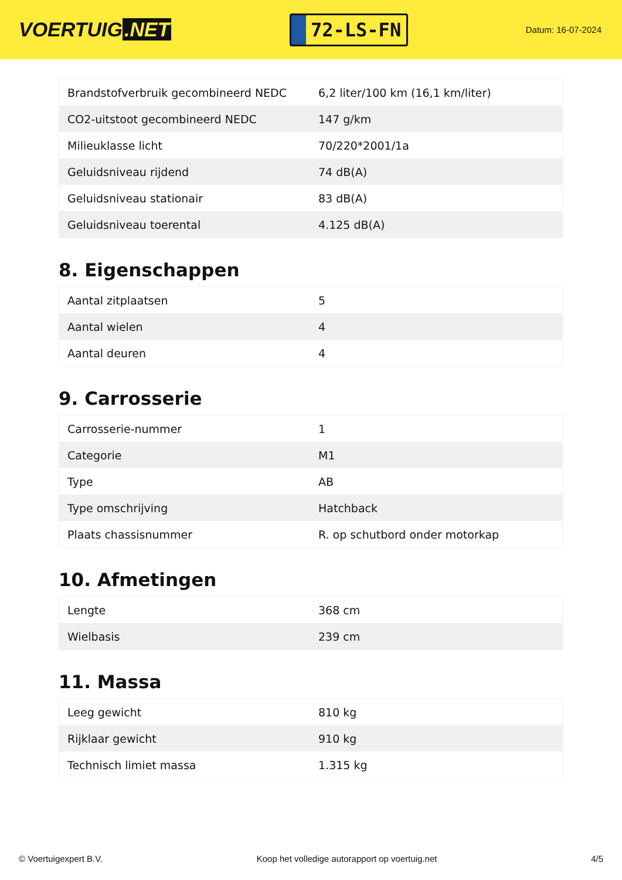VOERTUIG.NET
72-LS-FN
Datum: 16-07-2024
| Brandstofverbruik gecombineerd NEDC | 6,2 liter/100 km (16,1 km/liter) |
| CO2-uitstoot gecombineerd NEDC | 147 g/km |
| Milieuklasse licht | 70/220*2001/1a |
| Geluidsniveau rijdend | 74 dB(A) |
| Geluidsniveau stationair | 83 dB(A) |
| Geluidsniveau toerental | 4.125 dB(A) |
8. Eigenschappen
| Aantal zitplaatsen | 5 |
| Aantal wielen | 4 |
| Aantal deuren | 4 |
9. Carrosserie
| Carrosserie-nummer | 1 |
| Categorie | M1 |
| Type | AB |
| Type omschrijving | Hatchback |
| Plaats chassisnummer | R. op schutbord onder motorkap |
10. Afmetingen
| Lengte | 368 cm |
| Wielbasis | 239 cm |
11. Massa
| Leeg gewicht | 810 kg |
| Rijklaar gewicht | 910 kg |
| Technisch limiet massa | 1.315 kg |
© Voertuigexpert B.V. Koop het volledige autorapport op voertuig.net 4/5